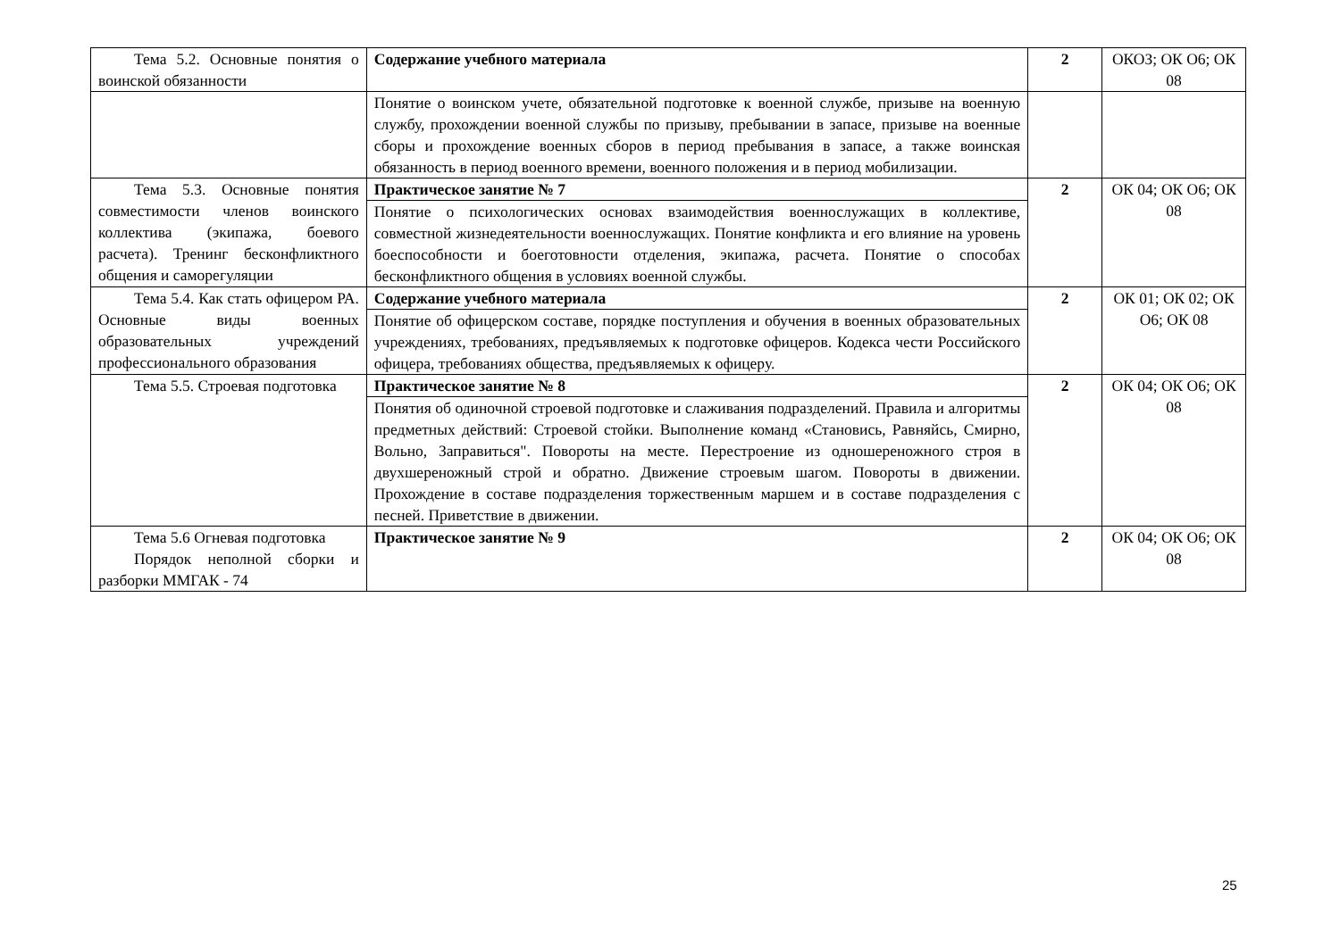| Тема 5.2. Основные понятия о воинской обязанности | Содержание учебного материала | 2 | ОКОЗ; ОК О6; ОК 08 |
| | Понятие о воинском учете, обязательной подготовке к военной службе, призыве на военную службу, прохождении военной службы по призыву, пребывании в запасе, призыве на военные сборы и прохождение военных сборов в период пребывания в запасе, а также воинская обязанность в период военного времени, военного положения и в период мобилизации. | | |
| Тема 5.3. Основные понятия совместимости членов воинского коллектива (экипажа, боевого расчета). Тренинг бесконфликтного общения и саморегуляции | Практическое занятие № 7 | 2 | ОК 04; ОК О6; ОК 08 |
| | Понятие о психологических основах взаимодействия военнослужащих в коллективе, совместной жизнедеятельности военнослужащих. Понятие конфликта и его влияние на уровень боеспособности и боеготовности отделения, экипажа, расчета. Понятие о способах бесконфликтного общения в условиях военной службы. | | |
| Тема 5.4. Как стать офицером РА. Основные виды военных образовательных учреждений профессионального образования | Содержание учебного материала | 2 | ОК 01; ОК 02; ОК О6; ОК 08 |
| | Понятие об офицерском составе, порядке поступления и обучения в военных образовательных учреждениях, требованиях, предъявляемых к подготовке офицеров. Кодекса чести Российского офицера, требованиях общества, предъявляемых к офицеру. | | |
| Тема 5.5. Строевая подготовка | Практическое занятие № 8 | 2 | ОК 04; ОК О6; ОК 08 |
| | Понятия об одиночной строевой подготовке и слаживания подразделений. Правила и алгоритмы предметных действий: Строевой стойки. Выполнение команд «Становись, Равняйсь, Смирно, Вольно, Заправиться". Повороты на месте. Перестроение из одношереножного строя в двухшереножный строй и обратно. Движение строевым шагом. Повороты в движении. Прохождение в составе подразделения торжественным маршем и в составе подразделения с песней. Приветствие в движении. | | |
| Тема 5.6 Огневая подготовка Порядок неполной сборки и разборки ММГАК - 74 | Практическое занятие № 9 | 2 | ОК 04; ОК О6; ОК 08 |
25